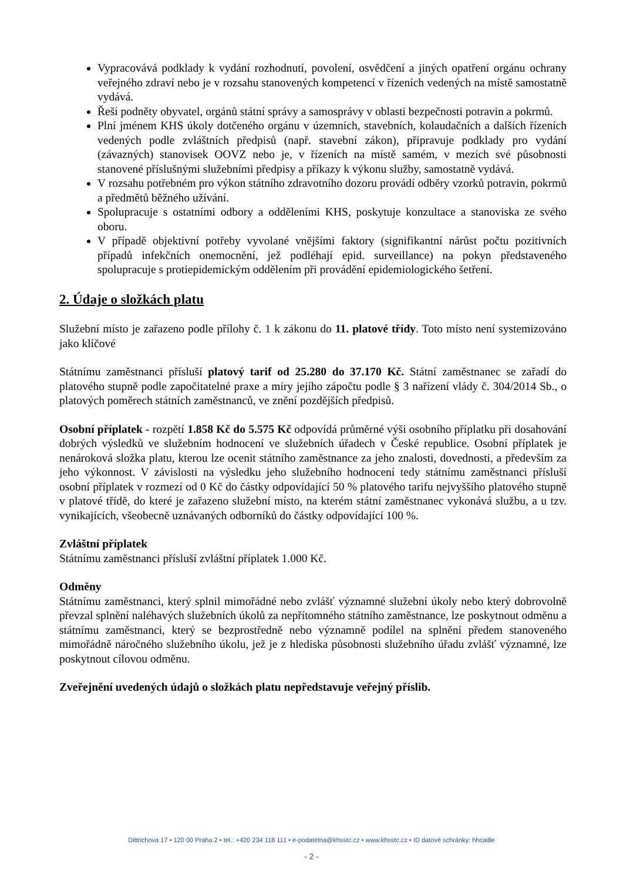Vypracovává podklady k vydání rozhodnutí, povolení, osvědčení a jiných opatření orgánu ochrany veřejného zdraví nebo je v rozsahu stanovených kompetencí v řízeních vedených na místě samostatně vydává.
Řeší podněty obyvatel, orgánů státní správy a samosprávy v oblasti bezpečnosti potravin a pokrmů.
Plní jménem KHS úkoly dotčeného orgánu v územních, stavebních, kolaudačních a dalších řízeních vedených podle zvláštních předpisů (např. stavební zákon), připravuje podklady pro vydání (závazných) stanovisek OOVZ nebo je, v řízeních na místě samém, v mezích své působnosti stanovené příslušnými služebními předpisy a příkazy k výkonu služby, samostatně vydává.
V rozsahu potřebném pro výkon státního zdravotního dozoru provádí odběry vzorků potravin, pokrmů a předmětů běžného užívání.
Spolupracuje s ostatními odbory a odděleními KHS, poskytuje konzultace a stanoviska ze svého oboru.
V případě objektivní potřeby vyvolané vnějšími faktory (signifikantní nárůst počtu pozitivních případů infekčních onemocnění, jež podléhají epid. surveillance) na pokyn představeného spolupracuje s protiepidemickým oddělením při provádění epidemiologického šetření.
2. Údaje o složkách platu
Služební místo je zařazeno podle přílohy č. 1 k zákonu do 11. platové třídy. Toto místo není systemizováno jako klíčové
Státnímu zaměstnanci přísluší platový tarif od 25.280 do 37.170 Kč. Státní zaměstnanec se zařadí do platového stupně podle započitatelné praxe a míry jejího zápočtu podle § 3 nařízení vlády č. 304/2014 Sb., o platových poměrech státních zaměstnanců, ve znění pozdějších předpisů.
Osobní příplatek - rozpětí 1.858 Kč do 5.575 Kč odpovídá průměrné výši osobního příplatku při dosahování dobrých výsledků ve služebním hodnocení ve služebních úřadech v České republice. Osobní příplatek je nenároková složka platu, kterou lze ocenit státního zaměstnance za jeho znalosti, dovednosti, a především za jeho výkonnost. V závislosti na výsledku jeho služebního hodnocení tedy státnímu zaměstnanci přísluší osobní příplatek v rozmezí od 0 Kč do částky odpovídající 50 % platového tarifu nejvyššího platového stupně v platové třídě, do které je zařazeno služební místo, na kterém státní zaměstnanec vykonává službu, a u tzv. vynikajících, všeobecně uznávaných odborníků do částky odpovídající 100 %.
Zvláštní příplatek
Státnímu zaměstnanci přísluší zvláštní příplatek 1.000 Kč.
Odměny
Státnímu zaměstnanci, který splnil mimořádné nebo zvlášť významné služební úkoly nebo který dobrovolně převzal splnění naléhavých služebních úkolů za nepřítomného státního zaměstnance, lze poskytnout odměnu a státnímu zaměstnanci, který se bezprostředně nebo významně podílel na splnění předem stanoveného mimořádně náročného služebního úkolu, jež je z hlediska působnosti služebního úřadu zvlášť významné, lze poskytnout cílovou odměnu.
Zveřejnění uvedených údajů o složkách platu nepředstavuje veřejný příslib.
Dittrichova 17 • 120 00 Praha 2 • tel.: +420 234 118 111 • e-podatelna@khsstc.cz • www.khsstc.cz • ID datové schránky: hhcai8e
- 2 -